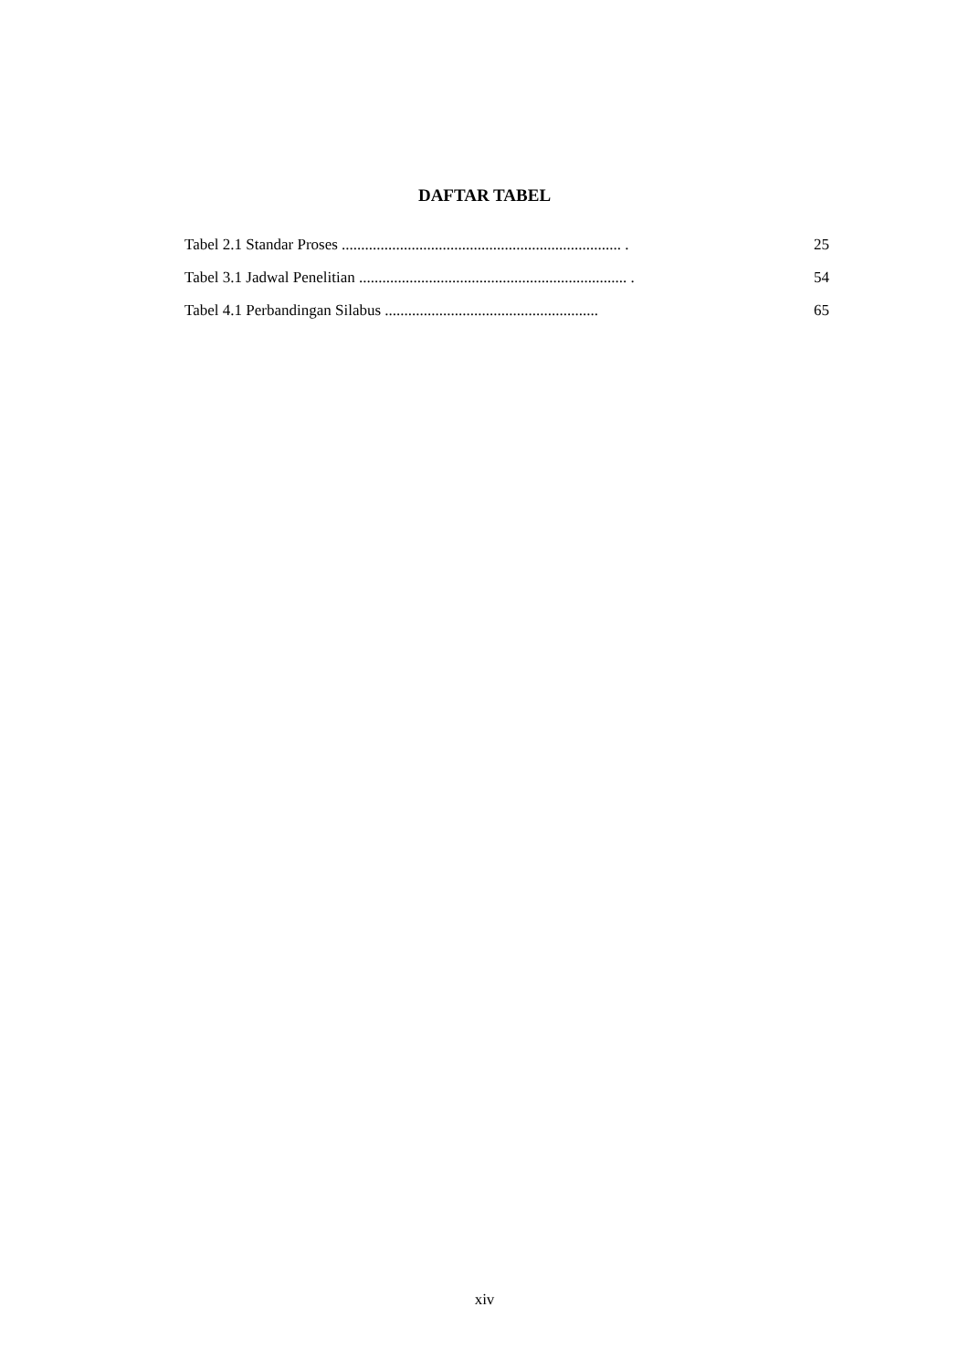DAFTAR TABEL
Tabel 2.1 Standar Proses ........................................................................ . 25
Tabel 3.1 Jadwal Penelitian ..................................................................... . 54
Tabel 4.1 Perbandingan Silabus ....................................................... 65
xiv